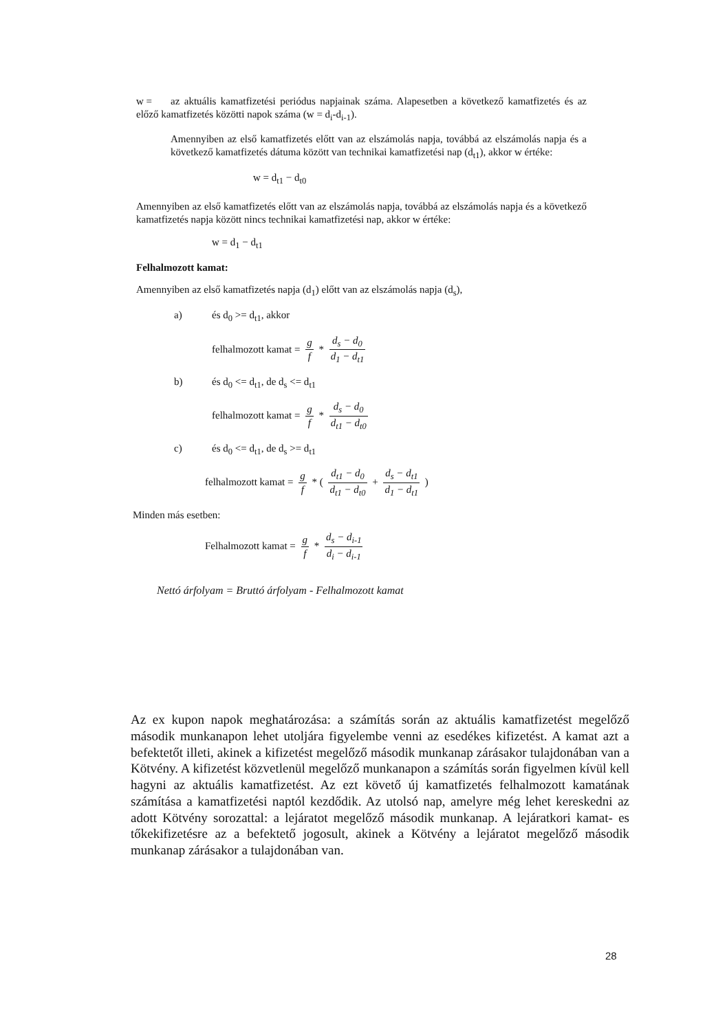w = az aktuális kamatfizetési periódus napjainak száma. Alapesetben a következő kamatfizetés és az előző kamatfizetés közötti napok száma (w = d<sub>i</sub>-d<sub>i-1</sub>).
Amennyiben az első kamatfizetés előtt van az elszámolás napja, továbbá az elszámolás napja és a következő kamatfizetés dátuma között van technikai kamatfizetési nap (d<sub>t1</sub>), akkor w értéke:
w = d<sub>t1</sub> − d<sub>t0</sub>
Amennyiben az első kamatfizetés előtt van az elszámolás napja, továbbá az elszámolás napja és a következő kamatfizetés napja között nincs technikai kamatfizetési nap, akkor w értéke:
w = d<sub>1</sub> − d<sub>t1</sub>
Felhalmozott kamat:
Amennyiben az első kamatfizetés napja (d<sub>1</sub>) előtt van az elszámolás napja (d<sub>s</sub>),
a) és d<sub>0</sub> >= d<sub>t1</sub>, akkor
felhalmozott kamat = g f * d<sub>s</sub> − d<sub>0</sub> d<sub>1</sub> − d<sub>t1</sub>
b) és d<sub>0</sub> <= d<sub>t1</sub>, de d<sub>s</sub> <= d<sub>t1</sub>
felhalmozott kamat = g f * d<sub>s</sub> − d<sub>0</sub> d<sub>t1</sub> − d<sub>t0</sub>
c) és d<sub>0</sub> <= d<sub>t1</sub>, de d<sub>s</sub> >= d<sub>t1</sub>
felhalmozott kamat = g f * ( d<sub>t1</sub> − d<sub>0</sub> d<sub>t1</sub> − d<sub>t0</sub> + d<sub>s</sub> − d<sub>t1</sub> d<sub>1</sub> − d<sub>t1</sub> )
Minden más esetben:
Felhalmozott kamat = g f * d<sub>s</sub> − d<sub>i-1</sub> d<sub>i</sub> − d<sub>i-1</sub>
Nettó árfolyam = Bruttó árfolyam - Felhalmozott kamat
Az ex kupon napok meghatározása: a számítás során az aktuális kamatfizetést megelőző második munkanapon lehet utoljára figyelembe venni az esedékes kifizetést. A kamat azt a befektetőt illeti, akinek a kifizetést megelőző második munkanap zárásakor tulajdonában van a Kötvény. A kifizetést közvetlenül megelőző munkanapon a számítás során figyelmen kívül kell hagyni az aktuális kamatfizetést. Az ezt követő új kamatfizetés felhalmozott kamatának számítása a kamatfizetési naptól kezdődik. Az utolsó nap, amelyre még lehet kereskedni az adott Kötvény sorozattal: a lejáratot megelőző második munkanap. A lejáratkori kamat- es tőkekifizetésre az a befektető jogosult, akinek a Kötvény a lejáratot megelőző második munkanap zárásakor a tulajdonában van.
28